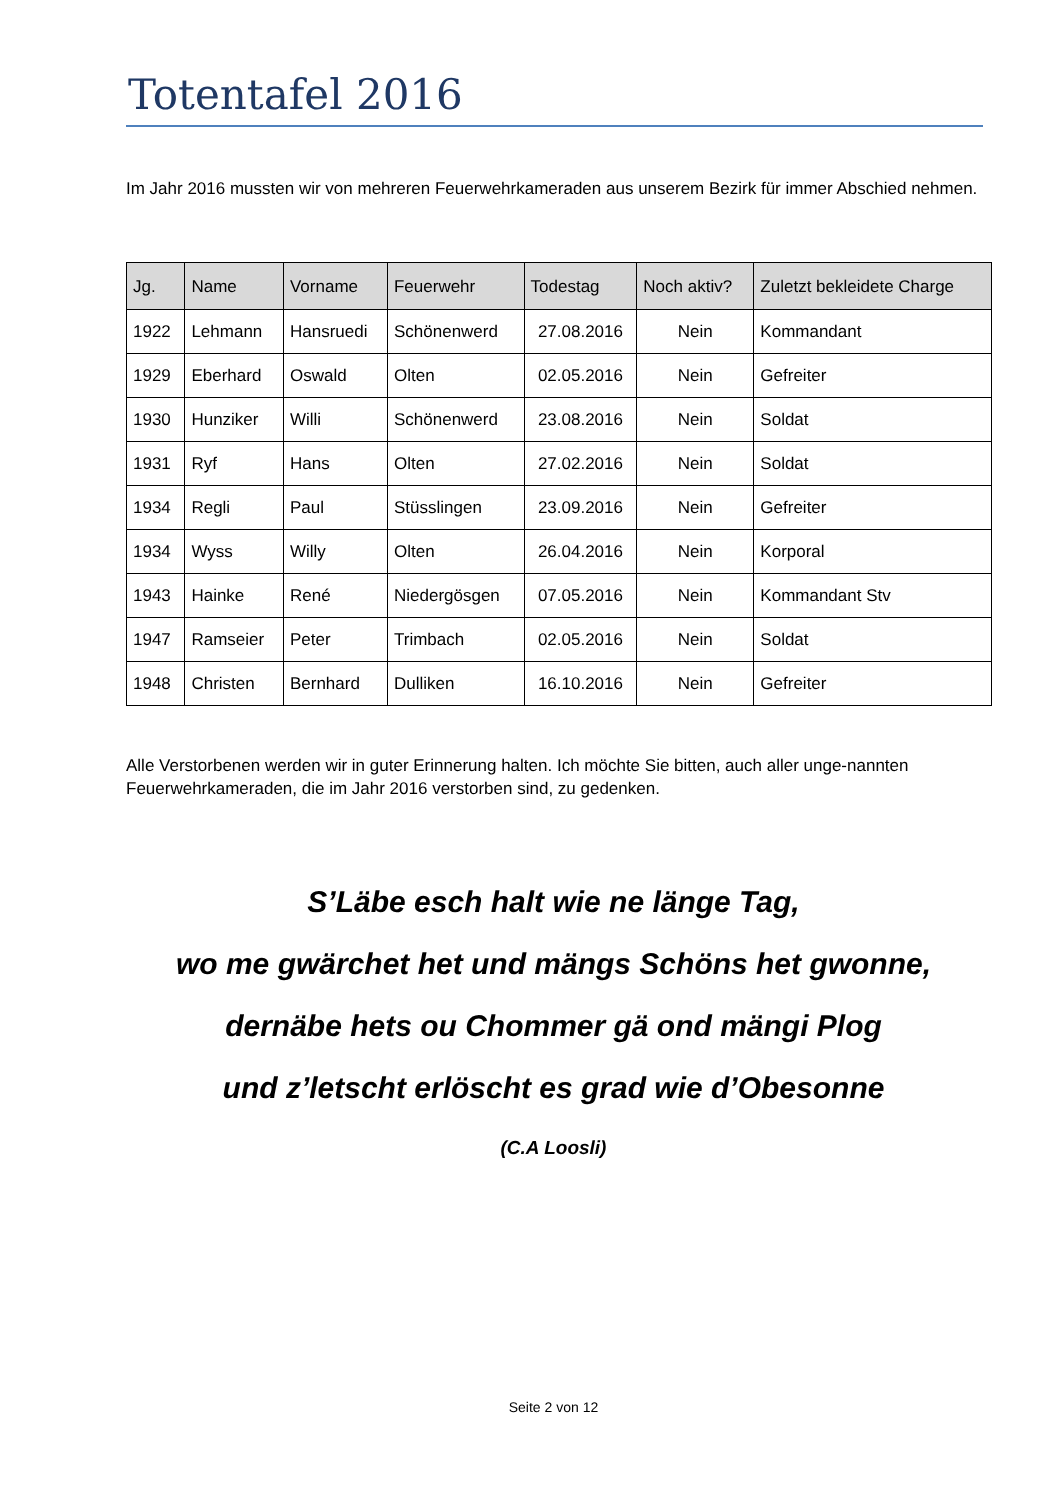Totentafel 2016
Im Jahr 2016 mussten wir von mehreren Feuerwehrkameraden aus unserem Bezirk für immer Abschied nehmen.
| Jg. | Name | Vorname | Feuerwehr | Todestag | Noch aktiv? | Zuletzt bekleidete Charge |
| --- | --- | --- | --- | --- | --- | --- |
| 1922 | Lehmann | Hansruedi | Schönenwerd | 27.08.2016 | Nein | Kommandant |
| 1929 | Eberhard | Oswald | Olten | 02.05.2016 | Nein | Gefreiter |
| 1930 | Hunziker | Willi | Schönenwerd | 23.08.2016 | Nein | Soldat |
| 1931 | Ryf | Hans | Olten | 27.02.2016 | Nein | Soldat |
| 1934 | Regli | Paul | Stüsslingen | 23.09.2016 | Nein | Gefreiter |
| 1934 | Wyss | Willy | Olten | 26.04.2016 | Nein | Korporal |
| 1943 | Hainke | René | Niedergösgen | 07.05.2016 | Nein | Kommandant Stv |
| 1947 | Ramseier | Peter | Trimbach | 02.05.2016 | Nein | Soldat |
| 1948 | Christen | Bernhard | Dulliken | 16.10.2016 | Nein | Gefreiter |
Alle Verstorbenen werden wir in guter Erinnerung halten. Ich möchte Sie bitten, auch aller unge-nannten Feuerwehrkameraden, die im Jahr 2016 verstorben sind, zu gedenken.
S’Läbe esch halt wie ne länge Tag,
wo me gwärchet het und mängs Schöns het gwonne,
dernäbe hets ou Chommer gä ond mängi Plog
und z’letscht erlöscht es grad wie d’Obesonne
(C.A Loosli)
Seite 2 von 12